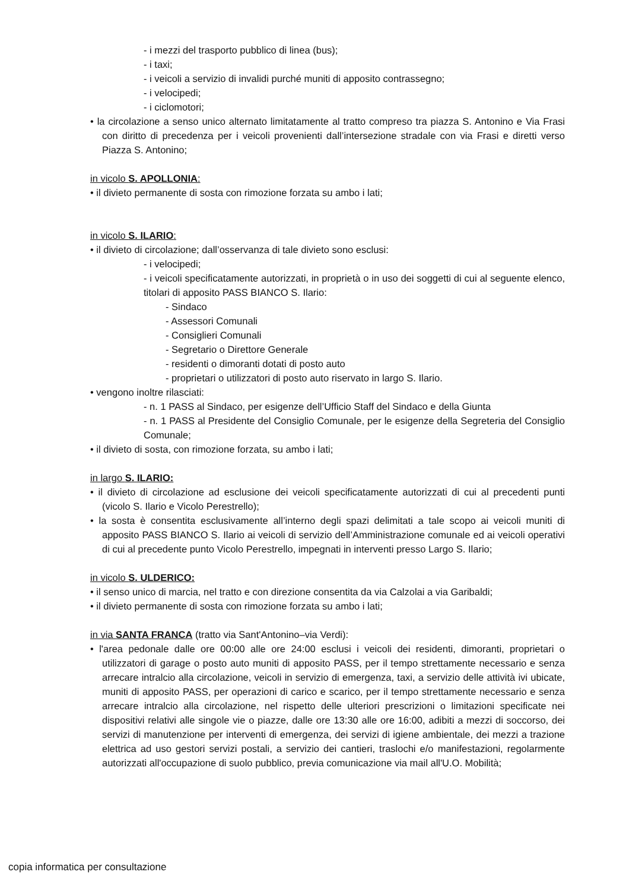- i mezzi del trasporto pubblico di linea (bus);
- i taxi;
- i veicoli a servizio di invalidi purché muniti di apposito contrassegno;
- i velocipedi;
- i ciclomotori;
• la circolazione a senso unico alternato limitatamente al tratto compreso tra piazza S. Antonino e Via Frasi con diritto di precedenza per i veicoli provenienti dall’intersezione stradale con via Frasi e diretti verso Piazza S. Antonino;
in vicolo S. APOLLONIA:
• il divieto permanente di sosta con rimozione forzata su ambo i lati;
in vicolo S. ILARIO:
• il divieto di circolazione; dall’osservanza di tale divieto sono esclusi:
- i velocipedi;
- i veicoli specificatamente autorizzati, in proprietà o in uso dei soggetti di cui al seguente elenco, titolari di apposito PASS BIANCO S. Ilario:
- Sindaco
- Assessori Comunali
- Consiglieri Comunali
- Segretario o Direttore Generale
- residenti o dimoranti dotati di posto auto
- proprietari o utilizzatori di posto auto riservato in largo S. Ilario.
• vengono inoltre rilasciati:
- n. 1 PASS al Sindaco, per esigenze dell’Ufficio Staff del Sindaco e della Giunta
- n. 1 PASS al Presidente del Consiglio Comunale, per le esigenze della Segreteria del Consiglio Comunale;
• il divieto di sosta, con rimozione forzata, su ambo i lati;
in largo S. ILARIO:
• il divieto di circolazione ad esclusione dei veicoli specificatamente autorizzati di cui al precedenti punti (vicolo S. Ilario e Vicolo Perestrello);
• la sosta è consentita esclusivamente all’interno degli spazi delimitati a tale scopo ai veicoli muniti di apposito PASS BIANCO S. Ilario ai veicoli di servizio dell’Amministrazione comunale ed ai veicoli operativi di cui al precedente punto Vicolo Perestrello, impegnati in interventi presso Largo S. Ilario;
in vicolo S. ULDERICO:
• il senso unico di marcia, nel tratto e con direzione consentita da via Calzolai a via Garibaldi;
• il divieto permanente di sosta con rimozione forzata su ambo i lati;
in via SANTA FRANCA (tratto via Sant'Antonino–via Verdi):
• l'area pedonale dalle ore 00:00 alle ore 24:00 esclusi i veicoli dei residenti, dimoranti, proprietari o utilizzatori di garage o posto auto muniti di apposito PASS, per il tempo strettamente necessario e senza arrecare intralcio alla circolazione, veicoli in servizio di emergenza, taxi, a servizio delle attività ivi ubicate, muniti di apposito PASS, per operazioni di carico e scarico, per il tempo strettamente necessario e senza arrecare intralcio alla circolazione, nel rispetto delle ulteriori prescrizioni o limitazioni specificate nei dispositivi relativi alle singole vie o piazze, dalle ore 13:30 alle ore 16:00, adibiti a mezzi di soccorso, dei servizi di manutenzione per interventi di emergenza, dei servizi di igiene ambientale, dei mezzi a trazione elettrica ad uso gestori servizi postali, a servizio dei cantieri, traslochi e/o manifestazioni, regolarmente autorizzati all'occupazione di suolo pubblico, previa comunicazione via mail all'U.O. Mobilità;
copia informatica per consultazione